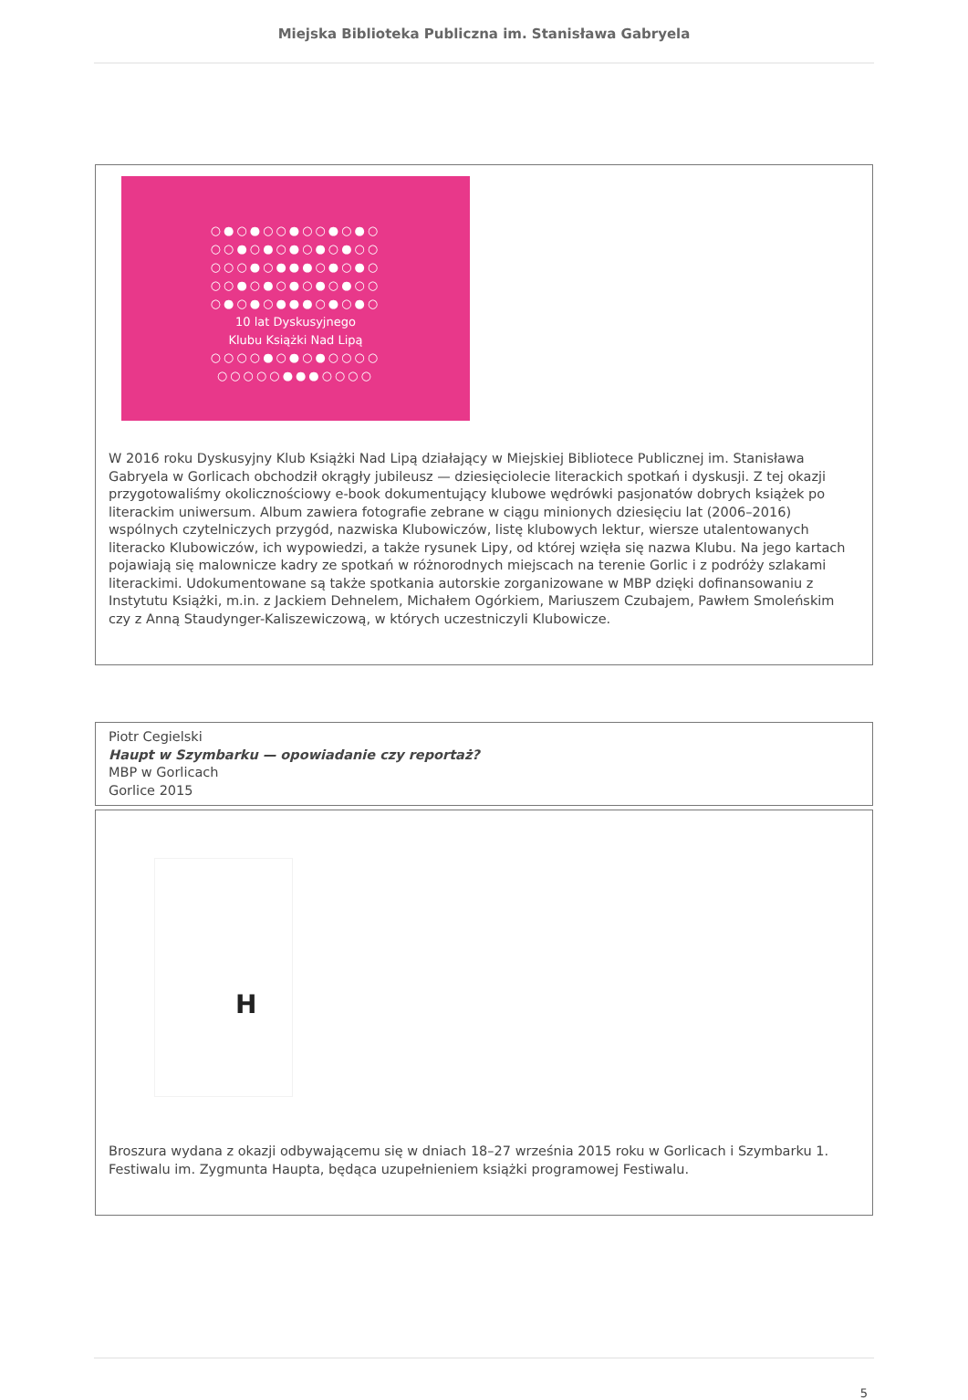Miejska Biblioteka Publiczna im. Stanisława Gabryela
○●○●○○●○○●○●○
○○●○●○●○●○●○○
○○○●○●●●○●○●○
○○●○●○●○●○●○○
○●○●○●●●○●○●○
10 lat Dyskusyjnego
Klubu Książki Nad Lipą
○○○○●○●○●○○○○
○○○○○●●●○○○○
W 2016 roku Dyskusyjny Klub Książki Nad Lipą działający w Miejskiej Bibliotece Publicznej im. Stanisława Gabryela w Gorlicach obchodził okrągły jubileusz — dziesięciolecie literackich spotkań i dyskusji. Z tej okazji przygotowaliśmy okolicznościowy e-book dokumentujący klubowe wędrówki pasjonatów dobrych książek po literackim uniwersum. Album zawiera fotografie zebrane w ciągu minionych dziesięciu lat (2006–2016) wspólnych czytelniczych przygód, nazwiska Klubowiczów, listę klubowych lektur, wiersze utalentowanych literacko Klubowiczów, ich wypowiedzi, a także rysunek Lipy, od której wzięła się nazwa Klubu. Na jego kartach pojawiają się malownicze kadry ze spotkań w różnorodnych miejscach na terenie Gorlic i z podróży szlakami literackimi. Udokumentowane są także spotkania autorskie zorganizowane w MBP dzięki dofinansowaniu z Instytutu Książki, m.in. z Jackiem Dehnelem, Michałem Ogórkiem, Mariuszem Czubajem, Pawłem Smoleńskim czy z Anną Staudynger-Kaliszewiczową, w których uczestniczyli Klubowicze.
Piotr Cegielski
Haupt w Szymbarku — opowiadanie czy reportaż?
MBP w Gorlicach
Gorlice 2015
H
Broszura wydana z okazji odbywającemu się w dniach 18–27 września 2015 roku w Gorlicach i Szymbarku 1. Festiwalu im. Zygmunta Haupta, będąca uzupełnieniem książki programowej Festiwalu.
5